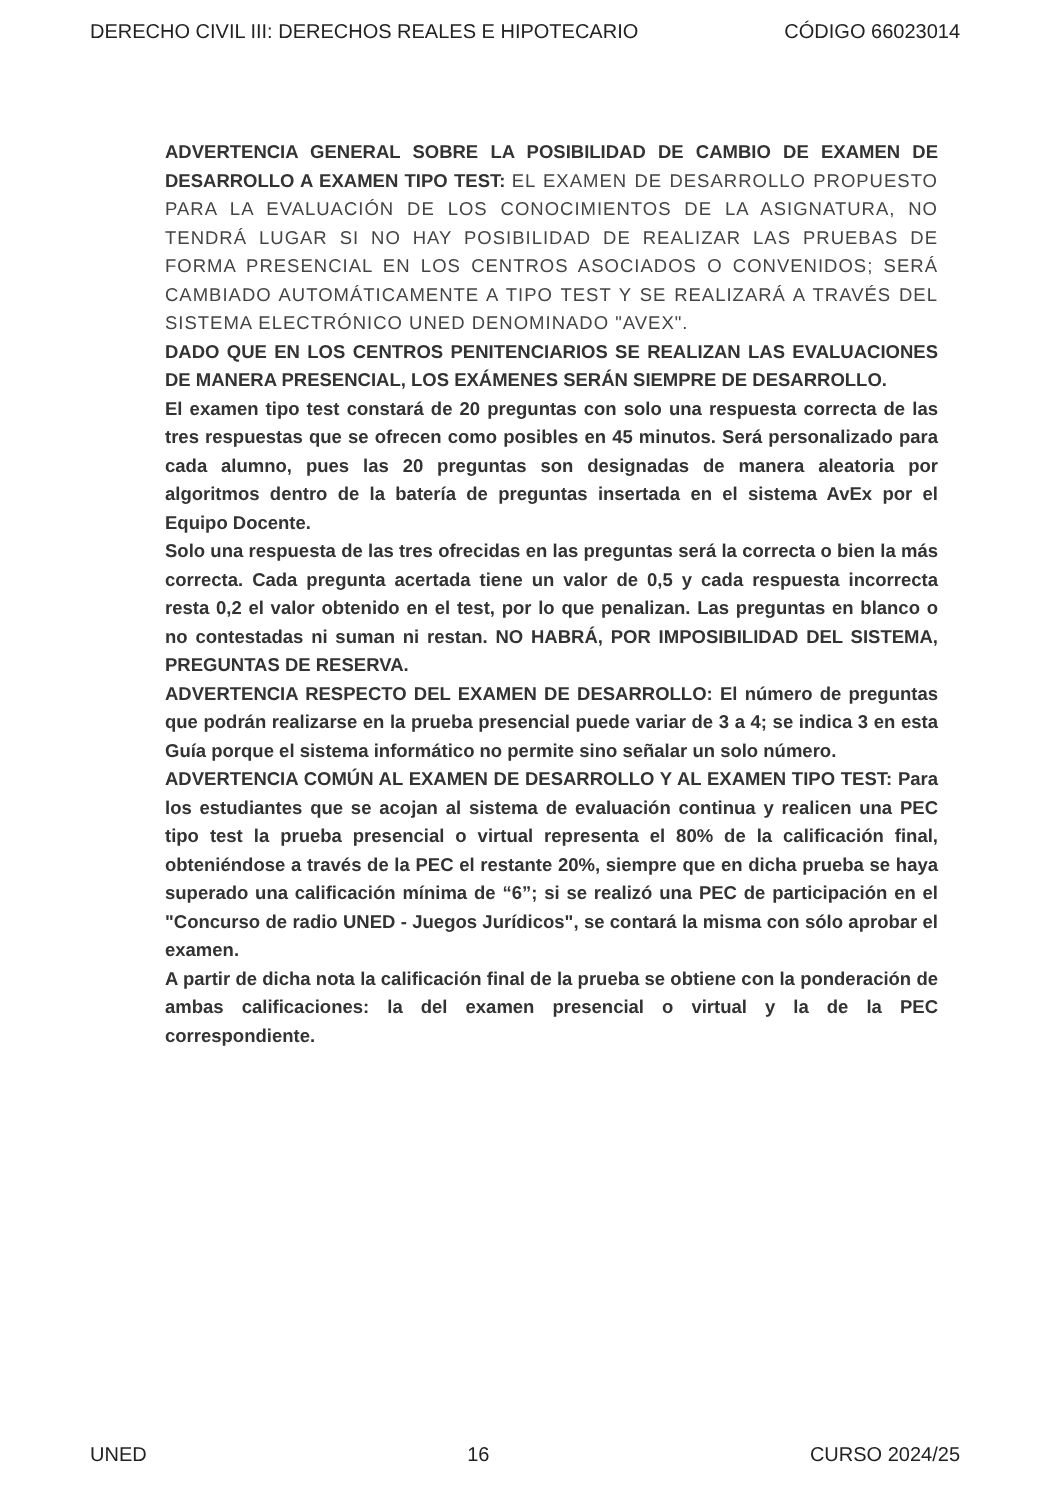DERECHO CIVIL III: DERECHOS REALES E HIPOTECARIO CÓDIGO 66023014
ADVERTENCIA GENERAL SOBRE LA POSIBILIDAD DE CAMBIO DE EXAMEN DE DESARROLLO A EXAMEN TIPO TEST: EL EXAMEN DE DESARROLLO PROPUESTO PARA LA EVALUACIÓN DE LOS CONOCIMIENTOS DE LA ASIGNATURA, NO TENDRÁ LUGAR SI NO HAY POSIBILIDAD DE REALIZAR LAS PRUEBAS DE FORMA PRESENCIAL EN LOS CENTROS ASOCIADOS O CONVENIDOS; SERÁ CAMBIADO AUTOMÁTICAMENTE A TIPO TEST Y SE REALIZARÁ A TRAVÉS DEL SISTEMA ELECTRÓNICO UNED DENOMINADO "AVEX".
DADO QUE EN LOS CENTROS PENITENCIARIOS SE REALIZAN LAS EVALUACIONES DE MANERA PRESENCIAL, LOS EXÁMENES SERÁN SIEMPRE DE DESARROLLO.
El examen tipo test constará de 20 preguntas con solo una respuesta correcta de las tres respuestas que se ofrecen como posibles en 45 minutos. Será personalizado para cada alumno, pues las 20 preguntas son designadas de manera aleatoria por algoritmos dentro de la batería de preguntas insertada en el sistema AvEx por el Equipo Docente.
Solo una respuesta de las tres ofrecidas en las preguntas será la correcta o bien la más correcta. Cada pregunta acertada tiene un valor de 0,5 y cada respuesta incorrecta resta 0,2 el valor obtenido en el test, por lo que penalizan. Las preguntas en blanco o no contestadas ni suman ni restan. NO HABRÁ, POR IMPOSIBILIDAD DEL SISTEMA, PREGUNTAS DE RESERVA.
ADVERTENCIA RESPECTO DEL EXAMEN DE DESARROLLO: El número de preguntas que podrán realizarse en la prueba presencial puede variar de 3 a 4; se indica 3 en esta Guía porque el sistema informático no permite sino señalar un solo número.
ADVERTENCIA COMÚN AL EXAMEN DE DESARROLLO Y AL EXAMEN TIPO TEST: Para los estudiantes que se acojan al sistema de evaluación continua y realicen una PEC tipo test la prueba presencial o virtual representa el 80% de la calificación final, obteniéndose a través de la PEC el restante 20%, siempre que en dicha prueba se haya superado una calificación mínima de “6”; si se realizó una PEC de participación en el "Concurso de radio UNED - Juegos Jurídicos", se contará la misma con sólo aprobar el examen.
A partir de dicha nota la calificación final de la prueba se obtiene con la ponderación de ambas calificaciones: la del examen presencial o virtual y la de la PEC correspondiente.
UNED 16 CURSO 2024/25